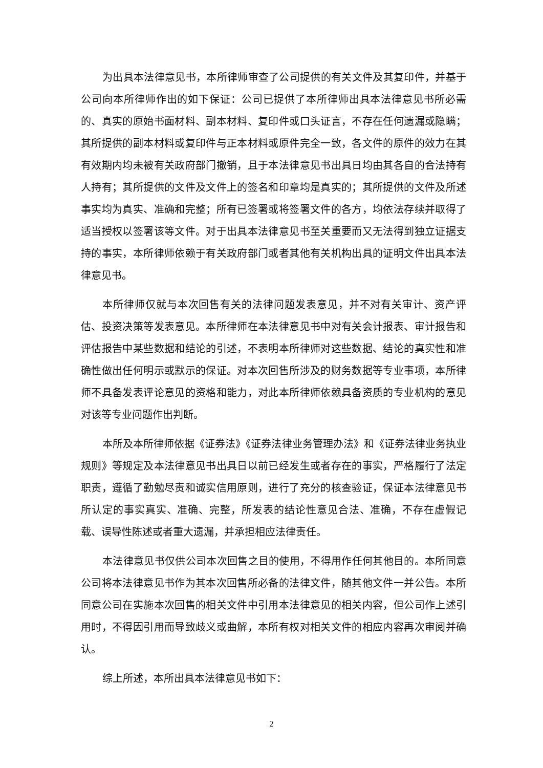为出具本法律意见书，本所律师审查了公司提供的有关文件及其复印件，并基于公司向本所律师作出的如下保证：公司已提供了本所律师出具本法律意见书所必需的、真实的原始书面材料、副本材料、复印件或口头证言，不存在任何遗漏或隐瞒；其所提供的副本材料或复印件与正本材料或原件完全一致，各文件的原件的效力在其有效期内均未被有关政府部门撤销，且于本法律意见书出具日均由其各自的合法持有人持有；其所提供的文件及文件上的签名和印章均是真实的；其所提供的文件及所述事实均为真实、准确和完整；所有已签署或将签署文件的各方，均依法存续并取得了适当授权以签署该等文件。对于出具本法律意见书至关重要而又无法得到独立证据支持的事实，本所律师依赖于有关政府部门或者其他有关机构出具的证明文件出具本法律意见书。
本所律师仅就与本次回售有关的法律问题发表意见，并不对有关审计、资产评估、投资决策等发表意见。本所律师在本法律意见书中对有关会计报表、审计报告和评估报告中某些数据和结论的引述，不表明本所律师对这些数据、结论的真实性和准确性做出任何明示或默示的保证。对本次回售所涉及的财务数据等专业事项，本所律师不具备发表评论意见的资格和能力，对此本所律师依赖具备资质的专业机构的意见对该等专业问题作出判断。
本所及本所律师依据《证券法》《证券法律业务管理办法》和《证券法律业务执业规则》等规定及本法律意见书出具日以前已经发生或者存在的事实，严格履行了法定职责，遵循了勤勉尽责和诚实信用原则，进行了充分的核查验证，保证本法律意见书所认定的事实真实、准确、完整，所发表的结论性意见合法、准确，不存在虚假记载、误导性陈述或者重大遗漏，并承担相应法律责任。
本法律意见书仅供公司本次回售之目的使用，不得用作任何其他目的。本所同意公司将本法律意见书作为其本次回售所必备的法律文件，随其他文件一并公告。本所同意公司在实施本次回售的相关文件中引用本法律意见的相关内容，但公司作上述引用时，不得因引用而导致歧义或曲解，本所有权对相关文件的相应内容再次审阅并确认。
综上所述，本所出具本法律意见书如下：
2